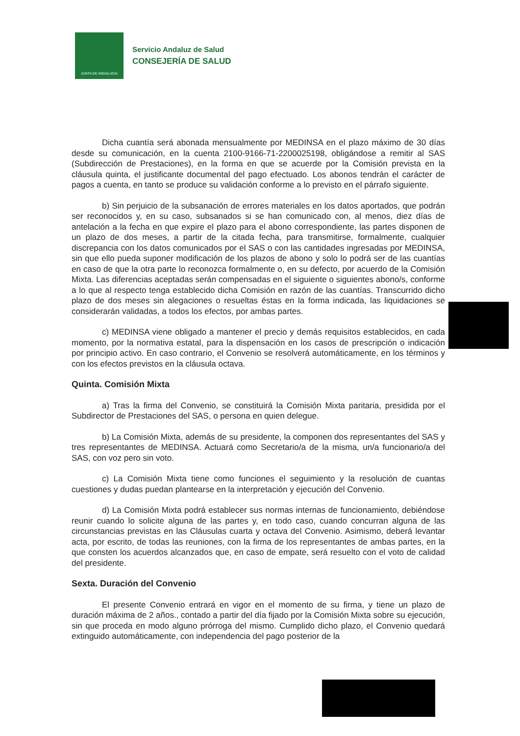JUNTA DE ANDALUCIA
Servicio Andaluz de Salud
CONSEJERÍA DE SALUD
Dicha cuantía será abonada mensualmente por MEDINSA en el plazo máximo de 30 días desde su comunicación, en la cuenta 2100-9166-71-2200025198, obligándose a remitir al SAS (Subdirección de Prestaciones), en la forma en que se acuerde por la Comisión prevista en la cláusula quinta, el justificante documental del pago efectuado. Los abonos tendrán el carácter de pagos a cuenta, en tanto se produce su validación conforme a lo previsto en el párrafo siguiente.
b) Sin perjuicio de la subsanación de errores materiales en los datos aportados, que podrán ser reconocidos y, en su caso, subsanados si se han comunicado con, al menos, diez días de antelación a la fecha en que expire el plazo para el abono correspondiente, las partes disponen de un plazo de dos meses, a partir de la citada fecha, para transmitirse, formalmente, cualquier discrepancia con los datos comunicados por el SAS o con las cantidades ingresadas por MEDINSA, sin que ello pueda suponer modificación de los plazos de abono y solo lo podrá ser de las cuantías en caso de que la otra parte lo reconozca formalmente o, en su defecto, por acuerdo de la Comisión Mixta. Las diferencias aceptadas serán compensadas en el siguiente o siguientes abono/s, conforme a lo que al respecto tenga establecido dicha Comisión en razón de las cuantías. Transcurrido dicho plazo de dos meses sin alegaciones o resueltas éstas en la forma indicada, las liquidaciones se considerarán validadas, a todos los efectos, por ambas partes.
c) MEDINSA viene obligado a mantener el precio y demás requisitos establecidos, en cada momento, por la normativa estatal, para la dispensación en los casos de prescripción o indicación por principio activo. En caso contrario, el Convenio se resolverá automáticamente, en los términos y con los efectos previstos en la cláusula octava.
Quinta. Comisión Mixta
a) Tras la firma del Convenio, se constituirá la Comisión Mixta paritaria, presidida por el Subdirector de Prestaciones del SAS, o persona en quien delegue.
b) La Comisión Mixta, además de su presidente, la componen dos representantes del SAS y tres representantes de MEDINSA. Actuará como Secretario/a de la misma, un/a funcionario/a del SAS, con voz pero sin voto.
c) La Comisión Mixta tiene como funciones el seguimiento y la resolución de cuantas cuestiones y dudas puedan plantearse en la interpretación y ejecución del Convenio.
d) La Comisión Mixta podrá establecer sus normas internas de funcionamiento, debiéndose reunir cuando lo solicite alguna de las partes y, en todo caso, cuando concurran alguna de las circunstancias previstas en las Cláusulas cuarta y octava del Convenio. Asimismo, deberá levantar acta, por escrito, de todas las reuniones, con la firma de los representantes de ambas partes, en la que consten los acuerdos alcanzados que, en caso de empate, será resuelto con el voto de calidad del presidente.
Sexta. Duración del Convenio
El presente Convenio entrará en vigor en el momento de su firma, y tiene un plazo de duración máxima de 2 años., contado a partir del día fijado por la Comisión Mixta sobre su ejecución, sin que proceda en modo alguno prórroga del mismo. Cumplido dicho plazo, el Convenio quedará extinguido automáticamente, con independencia del pago posterior de la